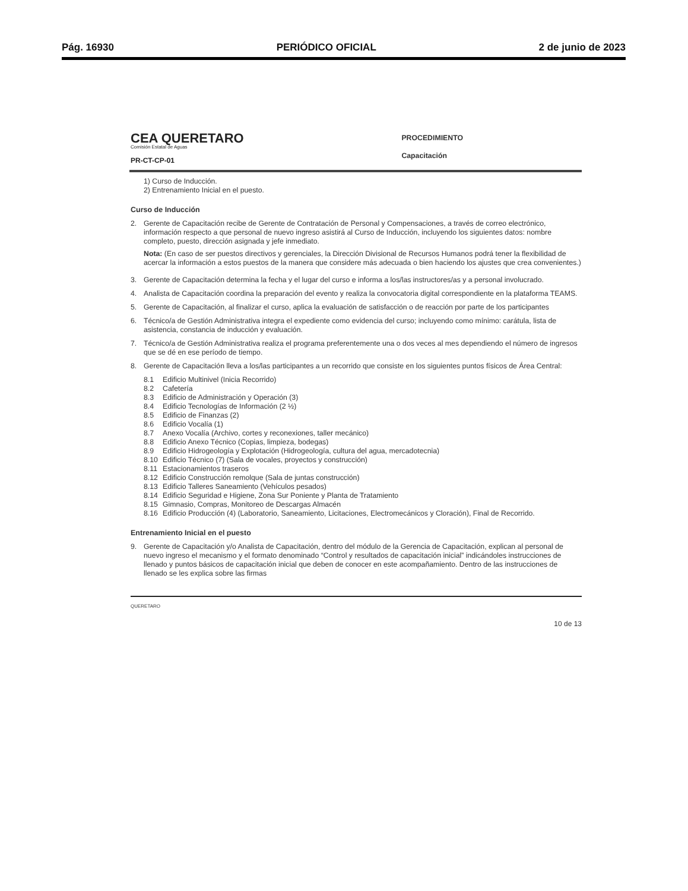Pág. 16930 PERIÓDICO OFICIAL 2 de junio de 2023
CEA QUERETARO
Comisión Estatal de Aguas
PR-CT-CP-01
PROCEDIMIENTO
Capacitación
1) Curso de Inducción.
2) Entrenamiento Inicial en el puesto.
Curso de Inducción
2. Gerente de Capacitación recibe de Gerente de Contratación de Personal y Compensaciones, a través de correo electrónico, información respecto a que personal de nuevo ingreso asistirá al Curso de Inducción, incluyendo los siguientes datos: nombre completo, puesto, dirección asignada y jefe inmediato.
Nota: (En caso de ser puestos directivos y gerenciales, la Dirección Divisional de Recursos Humanos podrá tener la flexibilidad de acercar la información a estos puestos de la manera que considere más adecuada o bien haciendo los ajustes que crea convenientes.)
3. Gerente de Capacitación determina la fecha y el lugar del curso e informa a los/las instructores/as y a personal involucrado.
4. Analista de Capacitación coordina la preparación del evento y realiza la convocatoria digital correspondiente en la plataforma TEAMS.
5. Gerente de Capacitación, al finalizar el curso, aplica la evaluación de satisfacción o de reacción por parte de los participantes
6. Técnico/a de Gestión Administrativa integra el expediente como evidencia del curso; incluyendo como mínimo: carátula, lista de asistencia, constancia de inducción y evaluación.
7. Técnico/a de Gestión Administrativa realiza el programa preferentemente una o dos veces al mes dependiendo el número de ingresos que se dé en ese período de tiempo.
8. Gerente de Capacitación lleva a los/las participantes a un recorrido que consiste en los siguientes puntos físicos de Área Central:
8.1 Edificio Multinivel (Inicia Recorrido)
8.2 Cafetería
8.3 Edificio de Administración y Operación (3)
8.4 Edificio Tecnologías de Información (2 ½)
8.5 Edificio de Finanzas (2)
8.6 Edificio Vocalía (1)
8.7 Anexo Vocalía (Archivo, cortes y reconexiones, taller mecánico)
8.8 Edificio Anexo Técnico (Copias, limpieza, bodegas)
8.9 Edificio Hidrogeología y Explotación (Hidrogeología, cultura del agua, mercadotecnia)
8.10 Edificio Técnico (7) (Sala de vocales, proyectos y construcción)
8.11 Estacionamientos traseros
8.12 Edificio Construcción remolque (Sala de juntas construcción)
8.13 Edificio Talleres Saneamiento (Vehículos pesados)
8.14 Edificio Seguridad e Higiene, Zona Sur Poniente y Planta de Tratamiento
8.15 Gimnasio, Compras, Monitoreo de Descargas Almacén
8.16 Edificio Producción (4) (Laboratorio, Saneamiento, Licitaciones, Electromecánicos y Cloración), Final de Recorrido.
Entrenamiento Inicial en el puesto
9. Gerente de Capacitación y/o Analista de Capacitación, dentro del módulo de la Gerencia de Capacitación, explican al personal de nuevo ingreso el mecanismo y el formato denominado “Control y resultados de capacitación inicial” indicándoles instrucciones de llenado y puntos básicos de capacitación inicial que deben de conocer en este acompañamiento. Dentro de las instrucciones de llenado se les explica sobre las firmas
QUERETARO 10 de 13